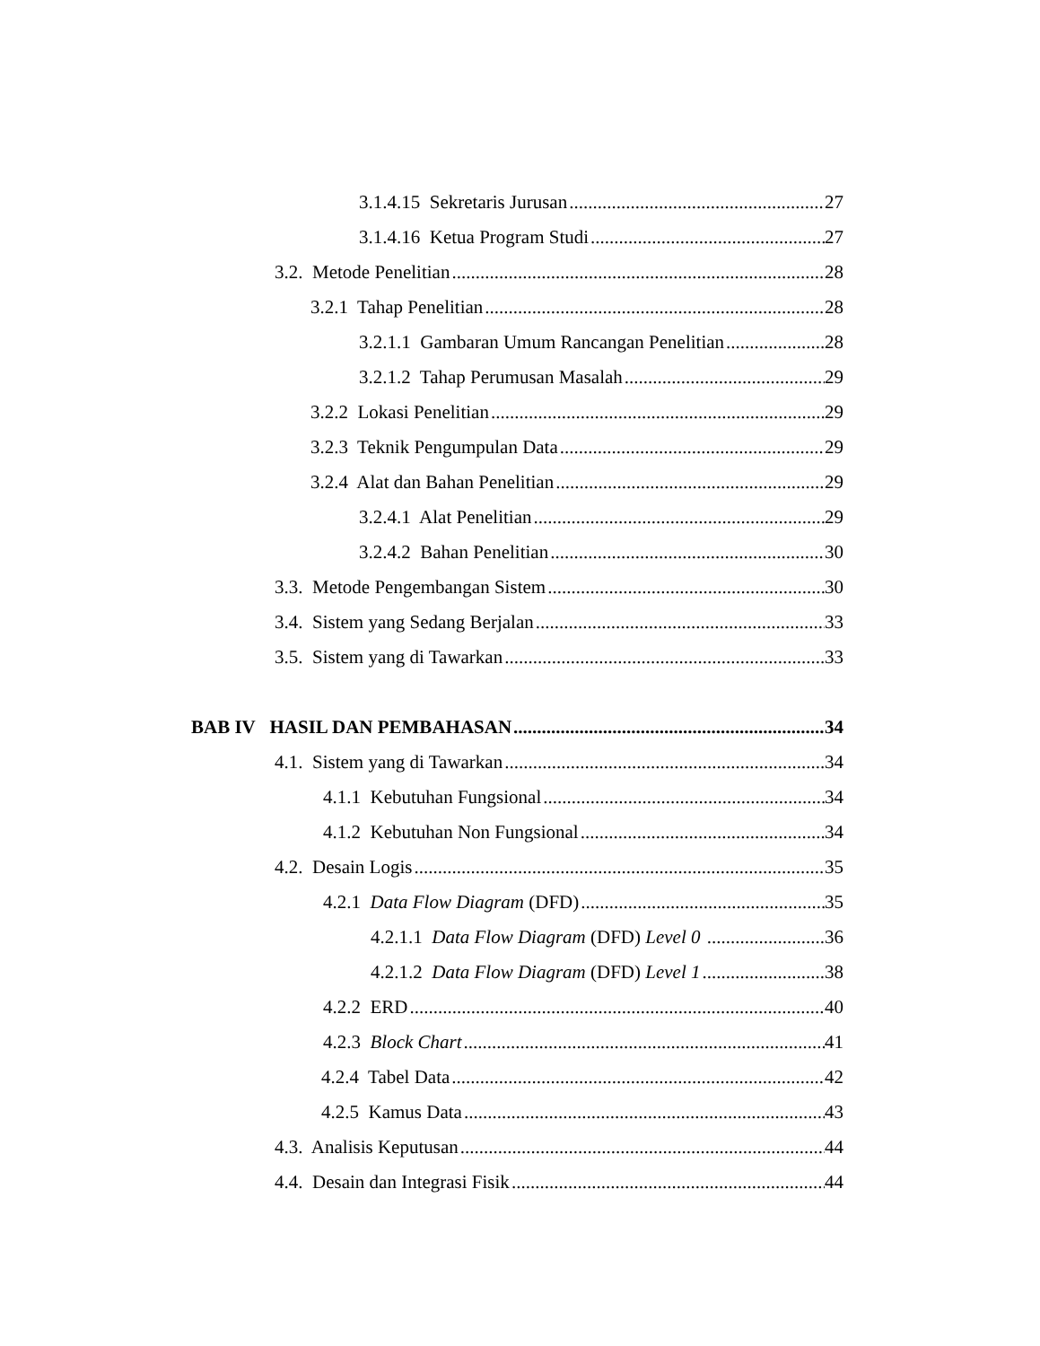3.1.4.15 Sekretaris Jurusan 27
3.1.4.16 Ketua Program Studi 27
3.2. Metode Penelitian 28
3.2.1 Tahap Penelitian 28
3.2.1.1 Gambaran Umum Rancangan Penelitian 28
3.2.1.2 Tahap Perumusan Masalah 29
3.2.2 Lokasi Penelitian 29
3.2.3 Teknik Pengumpulan Data 29
3.2.4 Alat dan Bahan Penelitian 29
3.2.4.1 Alat Penelitian 29
3.2.4.2 Bahan Penelitian 30
3.3. Metode Pengembangan Sistem 30
3.4. Sistem yang Sedang Berjalan 33
3.5. Sistem yang di Tawarkan 33
BAB IV HASIL DAN PEMBAHASAN 34
4.1. Sistem yang di Tawarkan 34
4.1.1 Kebutuhan Fungsional 34
4.1.2 Kebutuhan Non Fungsional 34
4.2. Desain Logis 35
4.2.1 Data Flow Diagram (DFD) 35
4.2.1.1 Data Flow Diagram (DFD) Level 0 36
4.2.1.2 Data Flow Diagram (DFD) Level 1 38
4.2.2 ERD 40
4.2.3 Block Chart 41
4.2.4 Tabel Data 42
4.2.5 Kamus Data 43
4.3. Analisis Keputusan 44
4.4. Desain dan Integrasi Fisik 44